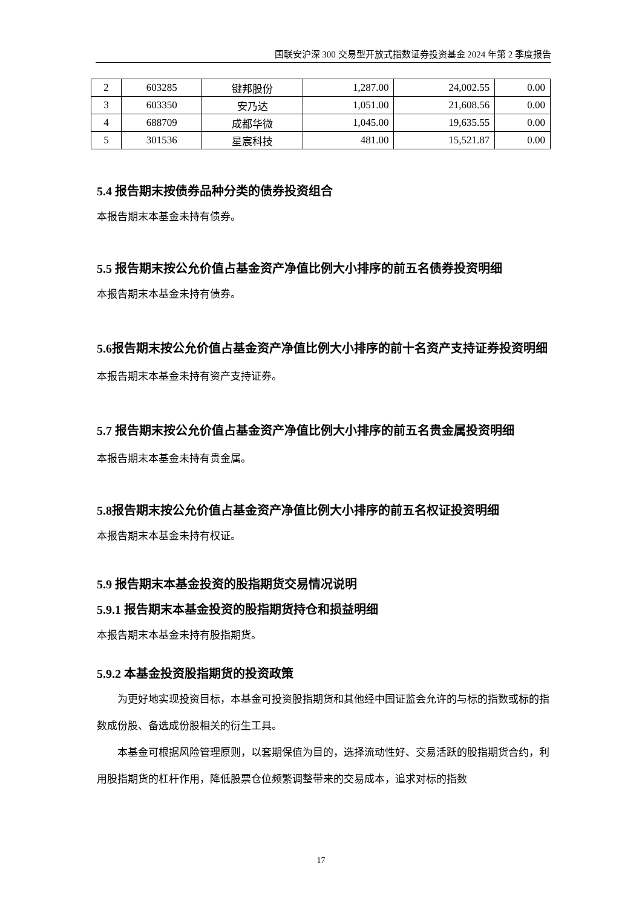国联安沪深 300 交易型开放式指数证券投资基金 2024 年第 2 季度报告
| 2 | 603285 | 键邦股份 | 1,287.00 | 24,002.55 | 0.00 |
| 3 | 603350 | 安乃达 | 1,051.00 | 21,608.56 | 0.00 |
| 4 | 688709 | 成都华微 | 1,045.00 | 19,635.55 | 0.00 |
| 5 | 301536 | 星宸科技 | 481.00 | 15,521.87 | 0.00 |
5.4 报告期末按债券品种分类的债券投资组合
本报告期末本基金未持有债券。
5.5 报告期末按公允价值占基金资产净值比例大小排序的前五名债券投资明细
本报告期末本基金未持有债券。
5.6报告期末按公允价值占基金资产净值比例大小排序的前十名资产支持证券投资明细
本报告期末本基金未持有资产支持证券。
5.7 报告期末按公允价值占基金资产净值比例大小排序的前五名贵金属投资明细
本报告期末本基金未持有贵金属。
5.8报告期末按公允价值占基金资产净值比例大小排序的前五名权证投资明细
本报告期末本基金未持有权证。
5.9 报告期末本基金投资的股指期货交易情况说明
5.9.1 报告期末本基金投资的股指期货持仓和损益明细
本报告期末本基金未持有股指期货。
5.9.2 本基金投资股指期货的投资政策
为更好地实现投资目标，本基金可投资股指期货和其他经中国证监会允许的与标的指数或标的指数成份股、备选成份股相关的衍生工具。
本基金可根据风险管理原则，以套期保值为目的，选择流动性好、交易活跃的股指期货合约，利用股指期货的杠杆作用，降低股票仓位频繁调整带来的交易成本，追求对标的指数
17